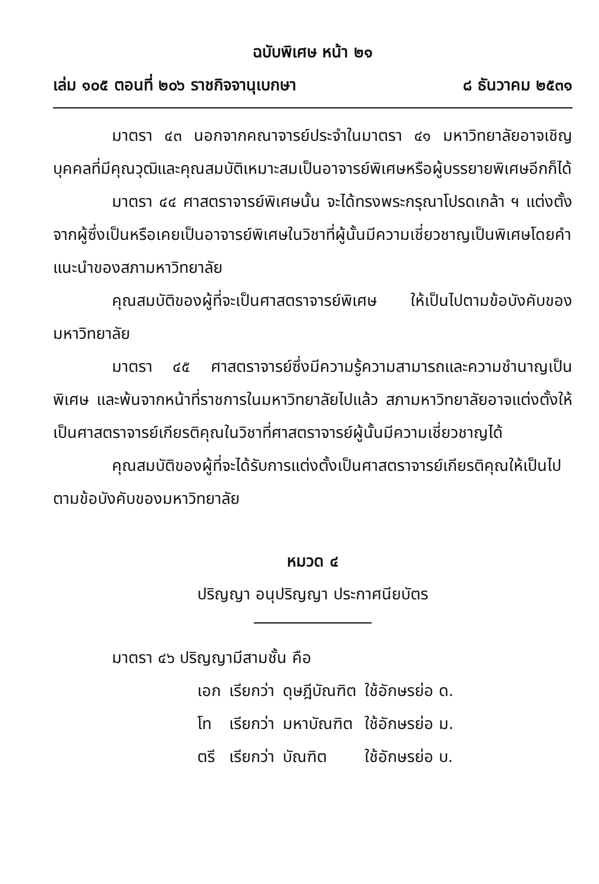ฉบับพิเศษ หน้า ๒๑
เล่ม ๑๐๕ ตอนที่ ๒๐๖ ราชกิจจานุเบกษา ๘ ธันวาคม ๒๕๓๑
มาตรา ๔๓ นอกจากคณาจารย์ประจำในมาตรา ๔๑ มหาวิทยาลัยอาจเชิญบุคคลที่มีคุณวุฒิและคุณสมบัติเหมาะสมเป็นอาจารย์พิเศษหรือผู้บรรยายพิเศษอีกก็ได้
มาตรา ๔๔ ศาสตราจารย์พิเศษนั้น จะได้ทรงพระกรุณาโปรดเกล้า ฯ แต่งตั้งจากผู้ซึ่งเป็นหรือเคยเป็นอาจารย์พิเศษในวิชาที่ผู้นั้นมีความเชี่ยวชาญเป็นพิเศษโดยคำแนะนำของสภามหาวิทยาลัย
คุณสมบัติของผู้ที่จะเป็นศาสตราจารย์พิเศษ ให้เป็นไปตามข้อบังคับของมหาวิทยาลัย
มาตรา ๔๕ ศาสตราจารย์ซึ่งมีความรู้ความสามารถและความชำนาญเป็นพิเศษ และพ้นจากหน้าที่ราชการในมหาวิทยาลัยไปแล้ว สภามหาวิทยาลัยอาจแต่งตั้งให้เป็นศาสตราจารย์เกียรติคุณในวิชาที่ศาสตราจารย์ผู้นั้นมีความเชี่ยวชาญได้
คุณสมบัติของผู้ที่จะได้รับการแต่งตั้งเป็นศาสตราจารย์เกียรติคุณให้เป็นไปตามข้อบังคับของมหาวิทยาลัย
หมวด ๔
ปริญญา อนุปริญญา ประกาศนียบัตร
มาตรา ๔๖ ปริญญามีสามชั้น คือ
| เอก | เรียกว่า | ดุษฎีบัณฑิต | ใช้อักษรย่อ ด. |
| โท | เรียกว่า | มหาบัณฑิต | ใช้อักษรย่อ ม. |
| ตรี | เรียกว่า | บัณฑิต | ใช้อักษรย่อ บ. |